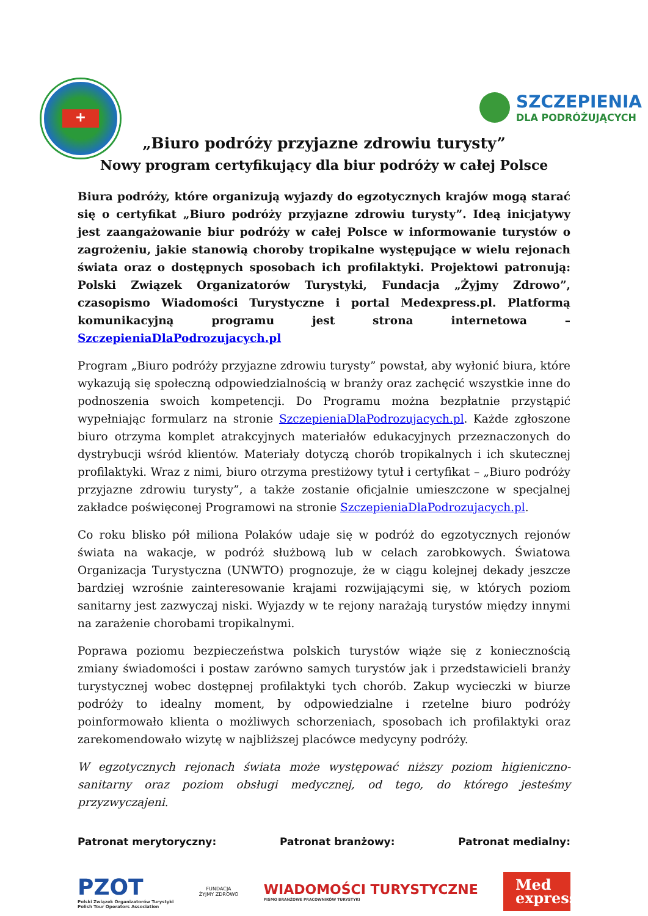+
SZCZEPIENIA
DLA PODRÓŻUJĄCYCH
„Biuro podróży przyjazne zdrowiu turysty”
Nowy program certyfikujący dla biur podróży w całej Polsce
Biura podróży, które organizują wyjazdy do egzotycznych krajów mogą starać się o certyfikat „Biuro podróży przyjazne zdrowiu turysty”. Ideą inicjatywy jest zaangażowanie biur podróży w całej Polsce w informowanie turystów o zagrożeniu, jakie stanowią choroby tropikalne występujące w wielu rejonach świata oraz o dostępnych sposobach ich profilaktyki. Projektowi patronują: Polski Związek Organizatorów Turystyki, Fundacja „Żyjmy Zdrowo”, czasopismo Wiadomości Turystyczne i portal Medexpress.pl. Platformą komunikacyjną programu jest strona internetowa –SzczepieniaDlaPodrozujacych.pl
Program „Biuro podróży przyjazne zdrowiu turysty” powstał, aby wyłonić biura, które wykazują się społeczną odpowiedzialnością w branży oraz zachęcić wszystkie inne do podnoszenia swoich kompetencji. Do Programu można bezpłatnie przystąpić wypełniając formularz na stronie SzczepieniaDlaPodrozujacych.pl. Każde zgłoszone biuro otrzyma komplet atrakcyjnych materiałów edukacyjnych przeznaczonych do dystrybucji wśród klientów. Materiały dotyczą chorób tropikalnych i ich skutecznej profilaktyki. Wraz z nimi, biuro otrzyma prestiżowy tytuł i certyfikat – „Biuro podróży przyjazne zdrowiu turysty”, a także zostanie oficjalnie umieszczone w specjalnej zakładce poświęconej Programowi na stronie SzczepieniaDlaPodrozujacych.pl.
Co roku blisko pół miliona Polaków udaje się w podróż do egzotycznych rejonów świata na wakacje, w podróż służbową lub w celach zarobkowych. Światowa Organizacja Turystyczna (UNWTO) prognozuje, że w ciągu kolejnej dekady jeszcze bardziej wzrośnie zainteresowanie krajami rozwijającymi się, w których poziom sanitarny jest zazwyczaj niski. Wyjazdy w te rejony narażają turystów między innymi na zarażenie chorobami tropikalnymi.
Poprawa poziomu bezpieczeństwa polskich turystów wiąże się z koniecznością zmiany świadomości i postaw zarówno samych turystów jak i przedstawicieli branży turystycznej wobec dostępnej profilaktyki tych chorób. Zakup wycieczki w biurze podróży to idealny moment, by odpowiedzialne i rzetelne biuro podróży poinformowało klienta o możliwych schorzeniach, sposobach ich profilaktyki oraz zarekomendowało wizytę w najbliższej placówce medycyny podróży.
W egzotycznych rejonach świata może występować niższy poziom higieniczno-sanitarny oraz poziom obsługi medycznej, od tego, do którego jesteśmy przyzwyczajeni.
Patronat merytoryczny: Patronat branżowy: Patronat medialny:
PZOT
Polski Związek Organizatorów Turystyki
Polish Tour Operators Association
FUNDACJA
ŻYJMY ZDROWO
WIADOMOŚCI TURYSTYCZNE
PISMO BRANŻOWE PRACOWNIKÓW TURYSTYKI
Med express